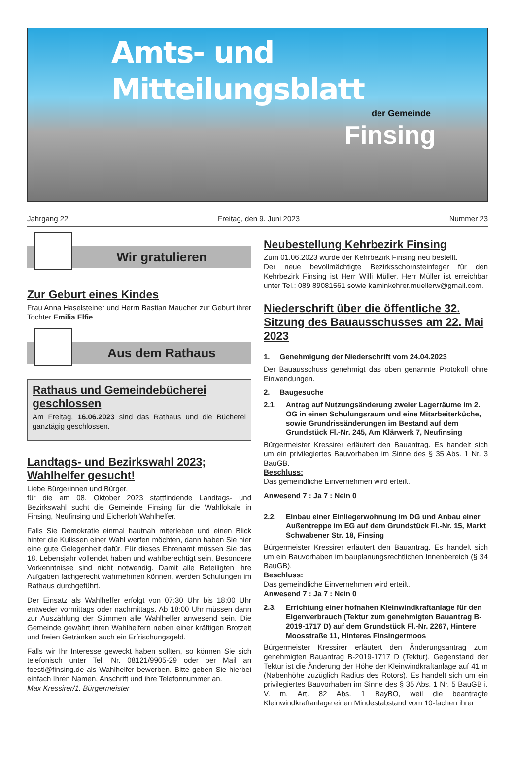Amts- und Mitteilungsblatt
der Gemeinde
Finsing
Jahrgang 22 Freitag, den 9. Juni 2023 Nummer 23
Wir gratulieren
Zur Geburt eines Kindes
Frau Anna Haselsteiner und Herrn Bastian Maucher zur Geburt ihrer Tochter Emilia Elfie
Aus dem Rathaus
Rathaus und Gemeindebücherei geschlossen
Am Freitag, 16.06.2023 sind das Rathaus und die Bücherei ganztägig geschlossen.
Landtags- und Bezirkswahl 2023; Wahlhelfer gesucht!
Liebe Bürgerinnen und Bürger,
für die am 08. Oktober 2023 stattfindende Landtags- und Bezirkswahl sucht die Gemeinde Finsing für die Wahllokale in Finsing, Neufinsing und Eicherloh Wahlhelfer.
Falls Sie Demokratie einmal hautnah miterleben und einen Blick hinter die Kulissen einer Wahl werfen möchten, dann haben Sie hier eine gute Gelegenheit dafür. Für dieses Ehrenamt müssen Sie das 18. Lebensjahr vollendet haben und wahlberechtigt sein. Besondere Vorkenntnisse sind nicht notwendig. Damit alle Beteiligten ihre Aufgaben fachgerecht wahrnehmen können, werden Schulungen im Rathaus durchgeführt.
Der Einsatz als Wahlhelfer erfolgt von 07:30 Uhr bis 18:00 Uhr entweder vormittags oder nachmittags. Ab 18:00 Uhr müssen dann zur Auszählung der Stimmen alle Wahlhelfer anwesend sein. Die Gemeinde gewährt ihren Wahlhelfern neben einer kräftigen Brotzeit und freien Getränken auch ein Erfrischungsgeld.
Falls wir Ihr Interesse geweckt haben sollten, so können Sie sich telefonisch unter Tel. Nr. 08121/9905-29 oder per Mail an foestl@finsing.de als Wahlhelfer bewerben. Bitte geben Sie hierbei einfach Ihren Namen, Anschrift und ihre Telefonnummer an.
Max Kressirer/1. Bürgermeister
Neubestellung Kehrbezirk Finsing
Zum 01.06.2023 wurde der Kehrbezirk Finsing neu bestellt.
Der neue bevollmächtigte Bezirksschornsteinfeger für den Kehrbezirk Finsing ist Herr Willi Müller. Herr Müller ist erreichbar unter Tel.: 089 89081561 sowie kaminkehrer.muellerw@gmail.com.
Niederschrift über die öffentliche 32. Sitzung des Bauausschusses am 22. Mai 2023
1. Genehmigung der Niederschrift vom 24.04.2023
Der Bauausschuss genehmigt das oben genannte Protokoll ohne Einwendungen.
2. Baugesuche
2.1. Antrag auf Nutzungsänderung zweier Lagerräume im 2. OG in einen Schulungsraum und eine Mitarbeiterküche, sowie Grundrissänderungen im Bestand auf dem Grundstück Fl.-Nr. 245, Am Klärwerk 7, Neufinsing
Bürgermeister Kressirer erläutert den Bauantrag. Es handelt sich um ein privilegiertes Bauvorhaben im Sinne des § 35 Abs. 1 Nr. 3 BauGB.
Beschluss:
Das gemeindliche Einvernehmen wird erteilt.
Anwesend 7 : Ja 7 : Nein 0
2.2. Einbau einer Einliegerwohnung im DG und Anbau einer Außentreppe im EG auf dem Grundstück Fl.-Nr. 15, Markt Schwabener Str. 18, Finsing
Bürgermeister Kressirer erläutert den Bauantrag. Es handelt sich um ein Bauvorhaben im bauplanungsrechtlichen Innenbereich (§ 34 BauGB).
Beschluss:
Das gemeindliche Einvernehmen wird erteilt.
Anwesend 7 : Ja 7 : Nein 0
2.3. Errichtung einer hofnahen Kleinwindkraftanlage für den Eigenverbrauch (Tektur zum genehmigten Bauantrag B-2019-1717 D) auf dem Grundstück Fl.-Nr. 2267, Hintere Moosstraße 11, Hinteres Finsingermoos
Bürgermeister Kressirer erläutert den Änderungsantrag zum genehmigten Bauantrag B-2019-1717 D (Tektur). Gegenstand der Tektur ist die Änderung der Höhe der Kleinwindkraftanlage auf 41 m (Nabenhöhe zuzüglich Radius des Rotors). Es handelt sich um ein privilegiertes Bauvorhaben im Sinne des § 35 Abs. 1 Nr. 5 BauGB i. V. m. Art. 82 Abs. 1 BayBO, weil die beantragte Kleinwindkraftanlage einen Mindestabstand vom 10-fachen ihrer